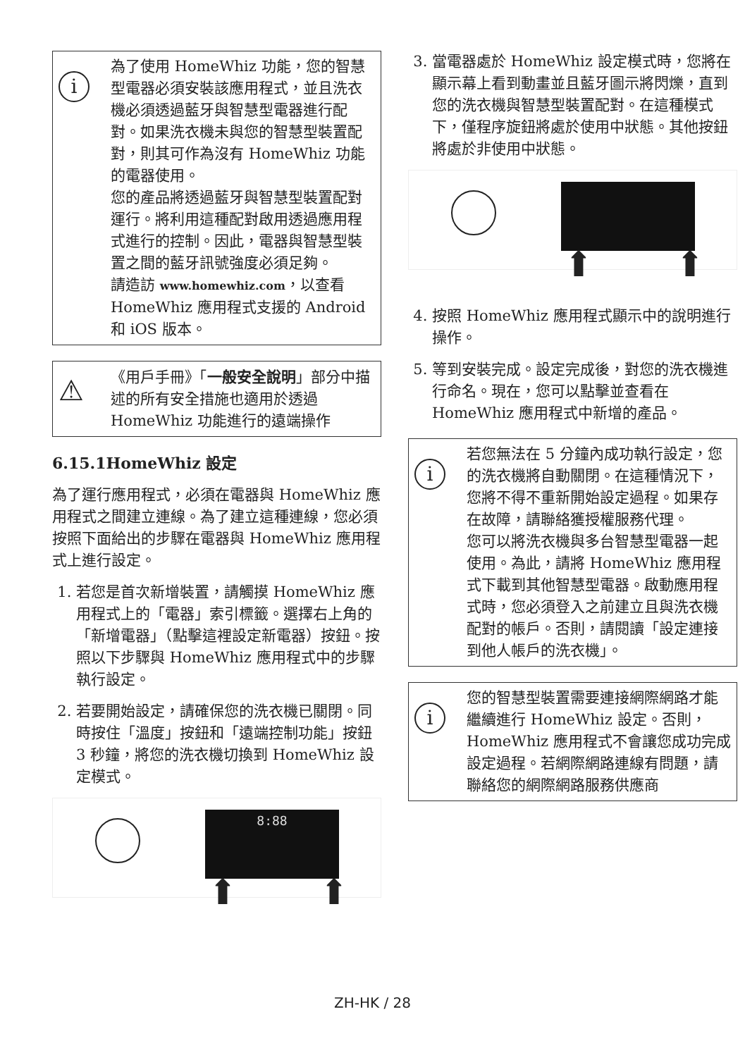i
為了使用 HomeWhiz 功能，您的智慧型電器必須安裝該應用程式，並且洗衣機必須透過藍牙與智慧型電器進行配對。如果洗衣機未與您的智慧型裝置配對，則其可作為沒有 HomeWhiz 功能的電器使用。
您的產品將透過藍牙與智慧型裝置配對運行。將利用這種配對啟用透過應用程式進行的控制。因此，電器與智慧型裝置之間的藍牙訊號強度必須足夠。
請造訪 www.homewhiz.com，以查看 HomeWhiz 應用程式支援的 Android 和 iOS 版本。
⚠
《用戶手冊》「一般安全說明」部分中描述的所有安全措施也適用於透過 HomeWhiz 功能進行的遠端操作
6.15.1HomeWhiz 設定
為了運行應用程式，必須在電器與 HomeWhiz 應用程式之間建立連線。為了建立這種連線，您必須按照下面給出的步驟在電器與 HomeWhiz 應用程式上進行設定。
1. 若您是首次新增裝置，請觸摸 HomeWhiz 應用程式上的「電器」索引標籤。選擇右上角的「新增電器」（點擊這裡設定新電器）按鈕。按照以下步驟與 HomeWhiz 應用程式中的步驟執行設定。
2. 若要開始設定，請確保您的洗衣機已關閉。同時按住「溫度」按鈕和「遠端控制功能」按鈕 3 秒鐘，將您的洗衣機切換到 HomeWhiz 設定模式。
8:88
⬆ ⬆
3. 當電器處於 HomeWhiz 設定模式時，您將在顯示幕上看到動畫並且藍牙圖示將閃爍，直到您的洗衣機與智慧型裝置配對。在這種模式下，僅程序旋鈕將處於使用中狀態。其他按鈕將處於非使用中狀態。
⬆ ⬆
4. 按照 HomeWhiz 應用程式顯示中的說明進行操作。
5. 等到安裝完成。設定完成後，對您的洗衣機進行命名。現在，您可以點擊並查看在 HomeWhiz 應用程式中新增的產品。
i
若您無法在 5 分鐘內成功執行設定，您的洗衣機將自動關閉。在這種情況下，您將不得不重新開始設定過程。如果存在故障，請聯絡獲授權服務代理。
您可以將洗衣機與多台智慧型電器一起使用。為此，請將 HomeWhiz 應用程式下載到其他智慧型電器。啟動應用程式時，您必須登入之前建立且與洗衣機配對的帳戶。否則，請閱讀「設定連接到他人帳戶的洗衣機」。
i
您的智慧型裝置需要連接網際網路才能繼續進行 HomeWhiz 設定。否則，HomeWhiz 應用程式不會讓您成功完成設定過程。若網際網路連線有問題，請聯絡您的網際網路服務供應商
ZH-HK / 28